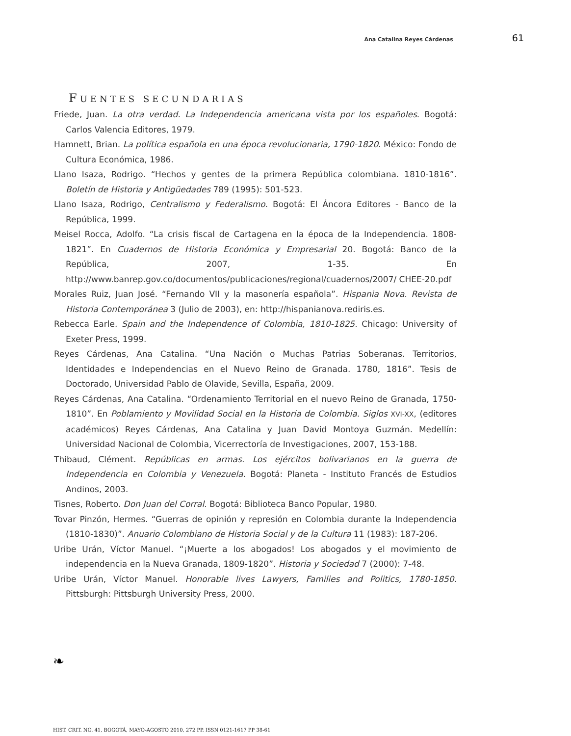Ana Catalina Reyes Cárdenas 61
FUENTES SECUNDARIAS
Friede, Juan. La otra verdad. La Independencia americana vista por los españoles. Bogotá: Carlos Valencia Editores, 1979.
Hamnett, Brian. La política española en una época revolucionaria, 1790-1820. México: Fondo de Cultura Económica, 1986.
Llano Isaza, Rodrigo. “Hechos y gentes de la primera República colombiana. 1810-1816”. Boletín de Historia y Antigüedades 789 (1995): 501-523.
Llano Isaza, Rodrigo, Centralismo y Federalismo. Bogotá: El Áncora Editores - Banco de la República, 1999.
Meisel Rocca, Adolfo. “La crisis fiscal de Cartagena en la época de la Independencia. 1808-1821”. En Cuadernos de Historia Económica y Empresarial 20. Bogotá: Banco de la República, 2007, 1-35. En http://www.banrep.gov.co/documentos/publicaciones/regional/cuadernos/2007/ CHEE-20.pdf
Morales Ruiz, Juan José. “Fernando VII y la masonería española”. Hispania Nova. Revista de Historia Contemporánea 3 (Julio de 2003), en: http://hispanianova.rediris.es.
Rebecca Earle. Spain and the Independence of Colombia, 1810-1825. Chicago: University of Exeter Press, 1999.
Reyes Cárdenas, Ana Catalina. “Una Nación o Muchas Patrias Soberanas. Territorios, Identidades e Independencias en el Nuevo Reino de Granada. 1780, 1816”. Tesis de Doctorado, Universidad Pablo de Olavide, Sevilla, España, 2009.
Reyes Cárdenas, Ana Catalina. “Ordenamiento Territorial en el nuevo Reino de Granada, 1750-1810”. En Poblamiento y Movilidad Social en la Historia de Colombia. Siglos XVI-XX, (editores académicos) Reyes Cárdenas, Ana Catalina y Juan David Montoya Guzmán. Medellín: Universidad Nacional de Colombia, Vicerrectoría de Investigaciones, 2007, 153-188.
Thibaud, Clément. Repúblicas en armas. Los ejércitos bolivarianos en la guerra de Independencia en Colombia y Venezuela. Bogotá: Planeta - Instituto Francés de Estudios Andinos, 2003.
Tisnes, Roberto. Don Juan del Corral. Bogotá: Biblioteca Banco Popular, 1980.
Tovar Pinzón, Hermes. “Guerras de opinión y represión en Colombia durante la Independencia (1810-1830)”. Anuario Colombiano de Historia Social y de la Cultura 11 (1983): 187-206.
Uribe Urán, Víctor Manuel. “¡Muerte a los abogados! Los abogados y el movimiento de independencia en la Nueva Granada, 1809-1820”. Historia y Sociedad 7 (2000): 7-48.
Uribe Urán, Víctor Manuel. Honorable lives Lawyers, Families and Politics, 1780-1850. Pittsburgh: Pittsburgh University Press, 2000.
❧
HIST. CRIT. NO. 41, BOGOTÁ, MAYO-AGOSTO 2010, 272 PP. ISSN 0121-1617 PP 38-61